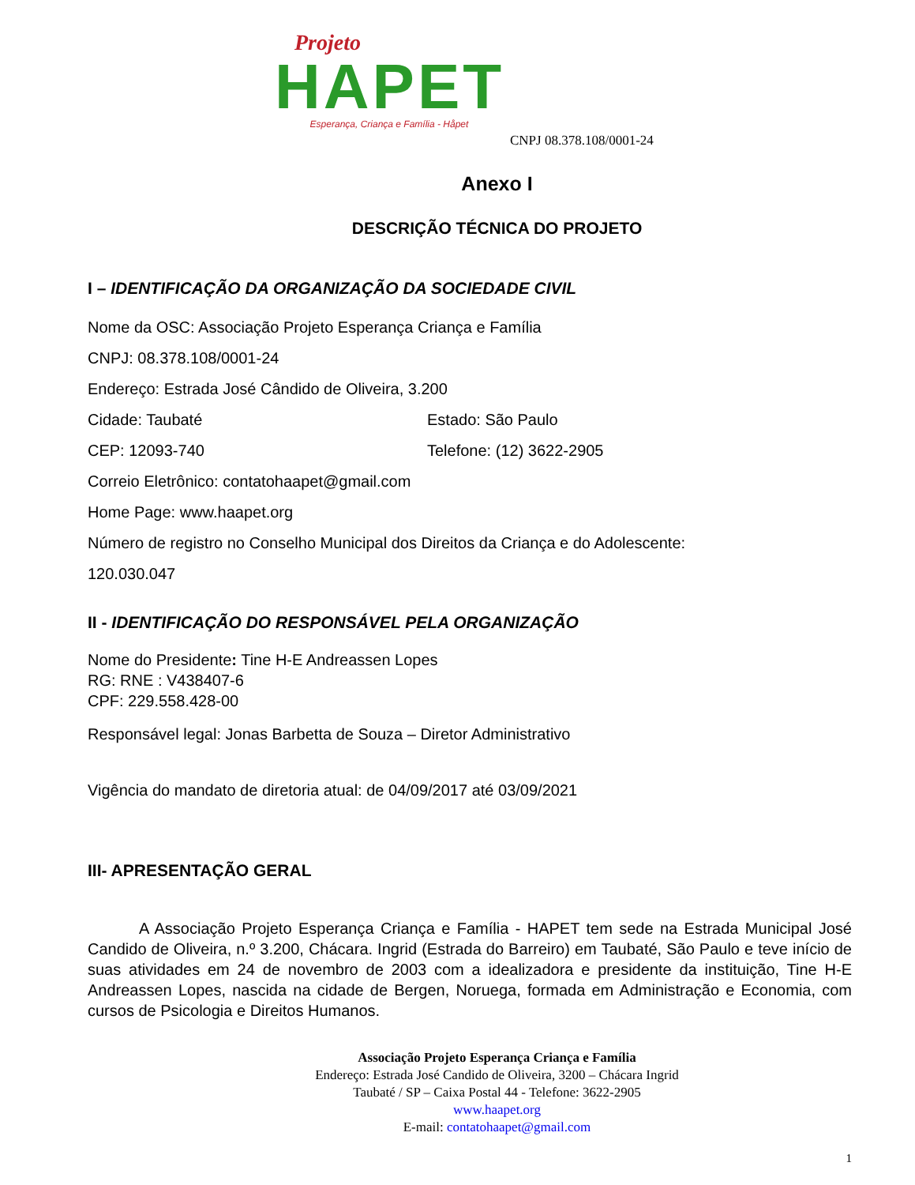Projeto
HAPET
Esperança, Criança e Família - Håpet
CNPJ 08.378.108/0001-24
Anexo I
DESCRIÇÃO TÉCNICA DO PROJETO
I – IDENTIFICAÇÃO DA ORGANIZAÇÃO DA SOCIEDADE CIVIL
Nome da OSC: Associação Projeto Esperança Criança e Família
CNPJ: 08.378.108/0001-24
Endereço: Estrada José Cândido de Oliveira, 3.200
Cidade: Taubaté Estado: São Paulo
CEP: 12093-740 Telefone: (12) 3622-2905
Correio Eletrônico: contatohaapet@gmail.com
Home Page: www.haapet.org
Número de registro no Conselho Municipal dos Direitos da Criança e do Adolescente:
120.030.047
II - IDENTIFICAÇÃO DO RESPONSÁVEL PELA ORGANIZAÇÃO
Nome do Presidente: Tine H-E Andreassen Lopes
RG: RNE : V438407-6
CPF: 229.558.428-00
Responsável legal: Jonas Barbetta de Souza – Diretor Administrativo
Vigência do mandato de diretoria atual: de 04/09/2017 até 03/09/2021
III- APRESENTAÇÃO GERAL
A Associação Projeto Esperança Criança e Família - HAPET tem sede na Estrada Municipal José Candido de Oliveira, n.º 3.200, Chácara. Ingrid (Estrada do Barreiro) em Taubaté, São Paulo e teve início de suas atividades em 24 de novembro de 2003 com a idealizadora e presidente da instituição, Tine H-E Andreassen Lopes, nascida na cidade de Bergen, Noruega, formada em Administração e Economia, com cursos de Psicologia e Direitos Humanos.
Associação Projeto Esperança Criança e Família
Endereço: Estrada José Candido de Oliveira, 3200 – Chácara Ingrid
Taubaté / SP – Caixa Postal 44 - Telefone: 3622-2905
www.haapet.org
E-mail: contatohaapet@gmail.com
1